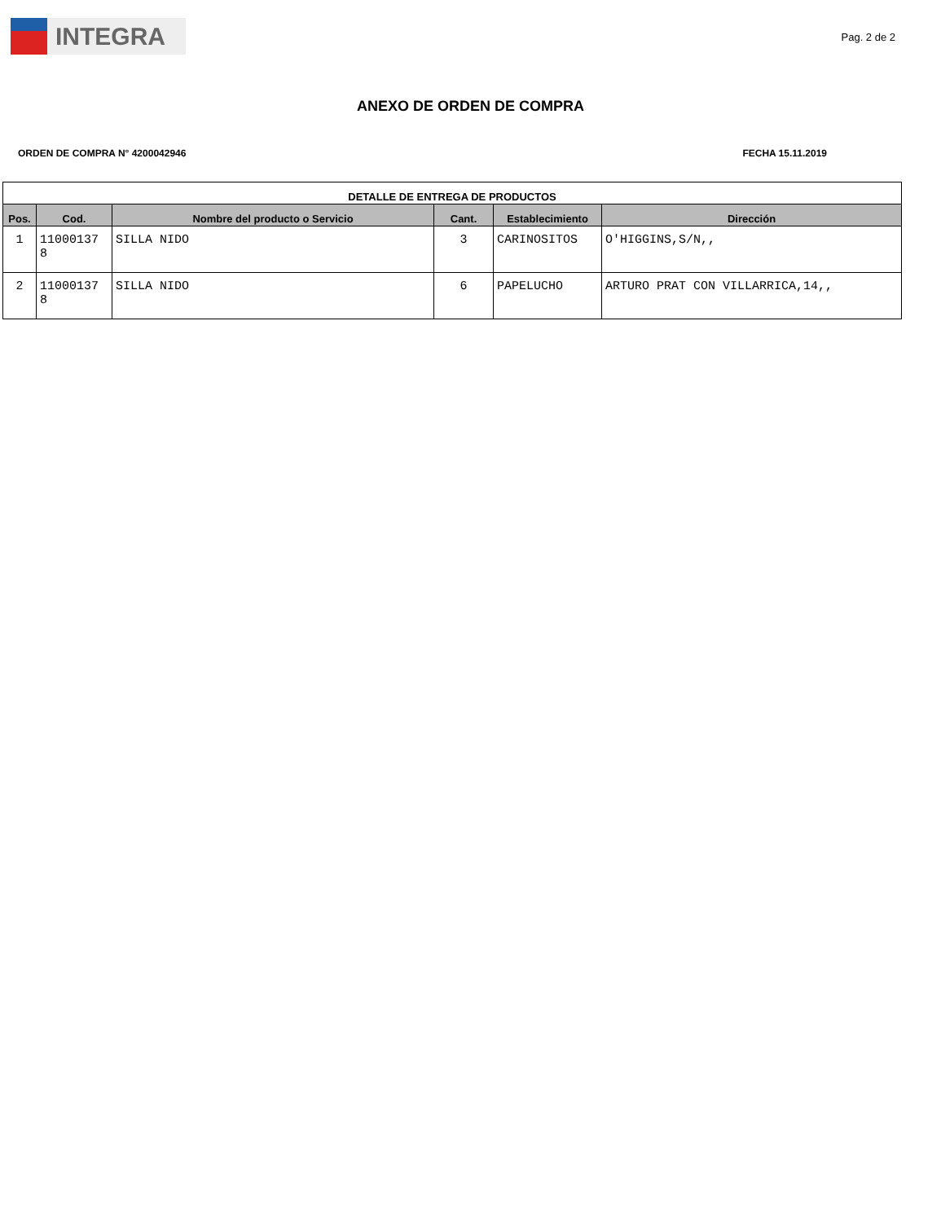INTEGRA
Pag. 2 de 2
ANEXO DE ORDEN DE COMPRA
ORDEN DE COMPRA N° 4200042946 FECHA 15.11.2019
| DETALLE DE ENTREGA DE PRODUCTOS | | | | | |
| --- | --- | --- | --- | --- | --- |
| Pos. | Cod. | Nombre del producto o Servicio | Cant. | Establecimiento | Dirección |
| 1 | 11000137 8 | SILLA NIDO | 3 | CARINOSITOS | O'HIGGINS,S/N,, |
| 2 | 11000137 8 | SILLA NIDO | 6 | PAPELUCHO | ARTURO PRAT CON VILLARRICA,14,, |